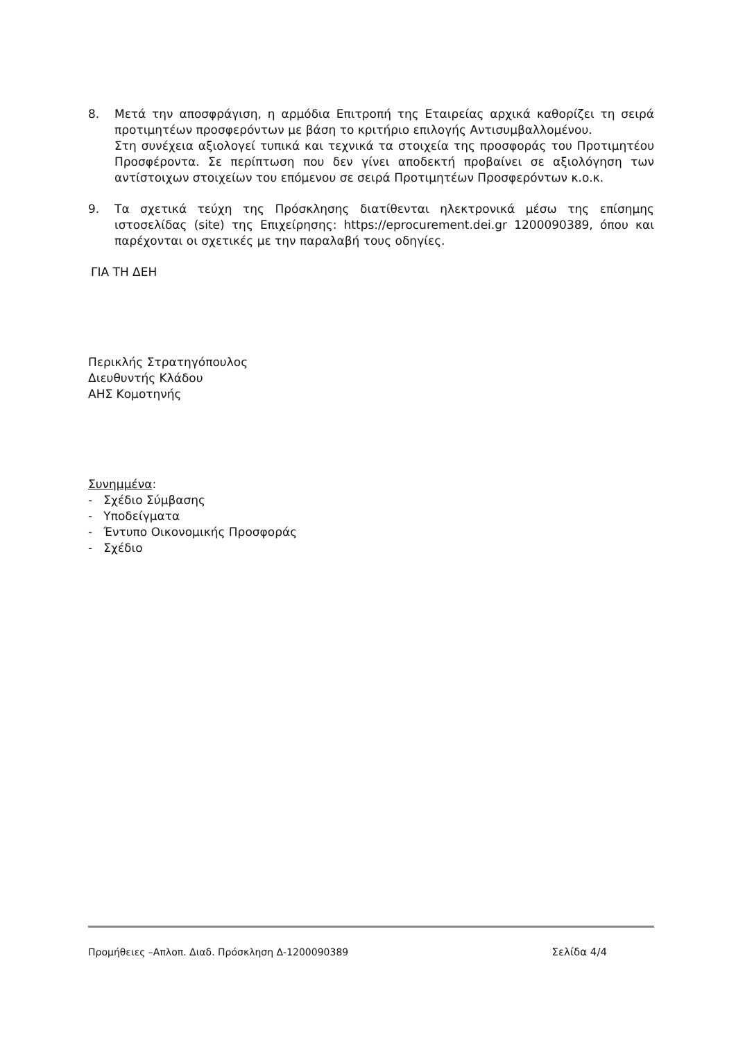8. Μετά την αποσφράγιση, η αρμόδια Επιτροπή της Εταιρείας αρχικά καθορίζει τη σειρά προτιμητέων προσφερόντων με βάση το κριτήριο επιλογής Αντισυμβαλλομένου.
Στη συνέχεια αξιολογεί τυπικά και τεχνικά τα στοιχεία της προσφοράς του Προτιμητέου Προσφέροντα. Σε περίπτωση που δεν γίνει αποδεκτή προβαίνει σε αξιολόγηση των αντίστοιχων στοιχείων του επόμενου σε σειρά Προτιμητέων Προσφερόντων κ.ο.κ.
9. Τα σχετικά τεύχη της Πρόσκλησης διατίθενται ηλεκτρονικά μέσω της επίσημης ιστοσελίδας (site) της Επιχείρησης: https://eprocurement.dei.gr 1200090389, όπου και παρέχονται οι σχετικές με την παραλαβή τους οδηγίες.
ΓΙΑ ΤΗ ΔΕΗ
Περικλής Στρατηγόπουλος
Διευθυντής Κλάδου
ΑΗΣ Κομοτηνής
Συνημμένα:
- Σχέδιο Σύμβασης
- Υποδείγματα
- Έντυπο Οικονομικής Προσφοράς
- Σχέδιο
Προμήθειες –Απλοπ. Διαδ. Πρόσκληση Δ-1200090389 Σελίδα 4/4